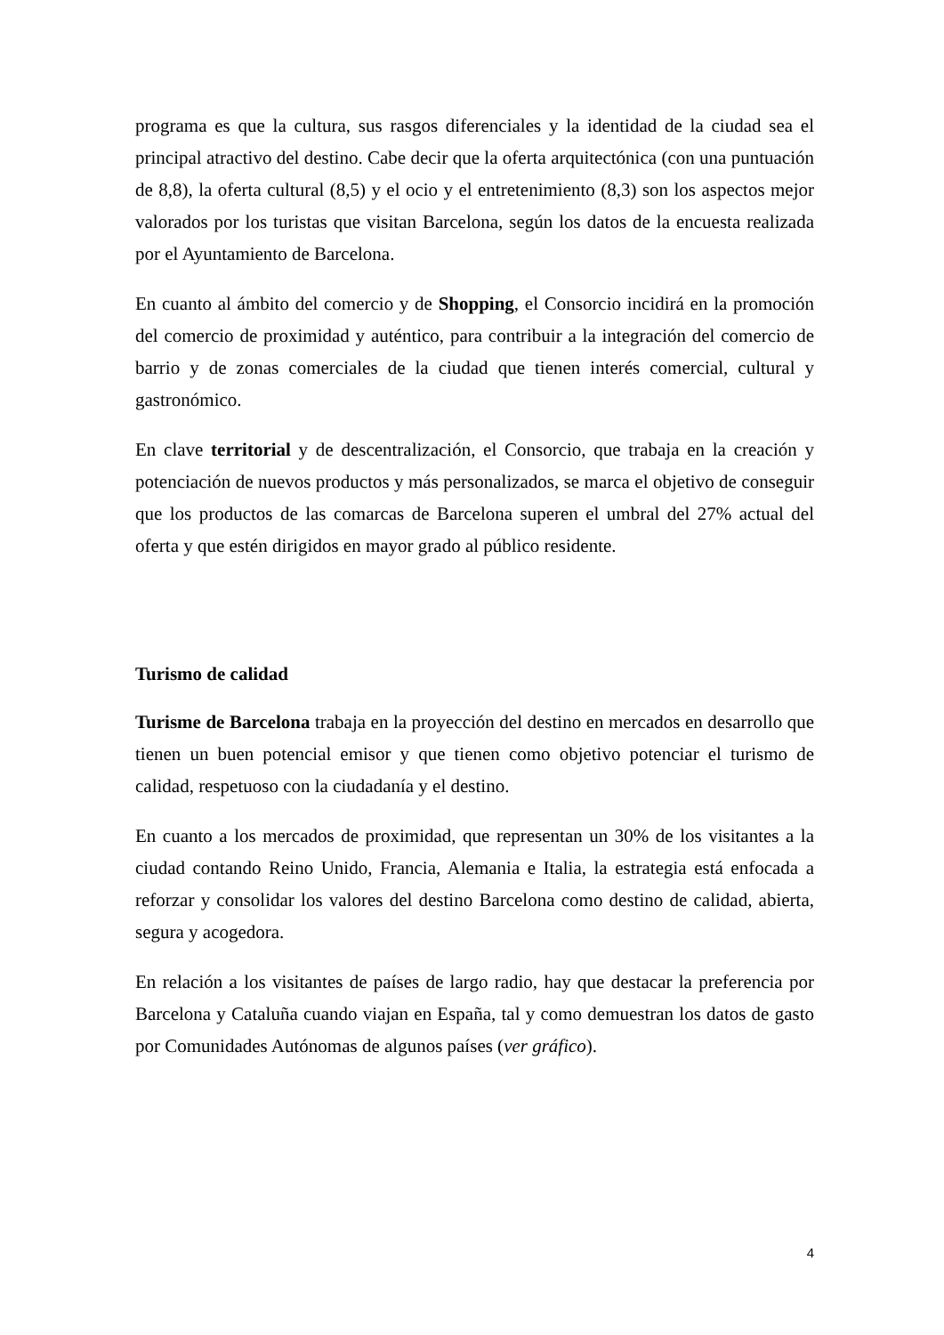programa es que la cultura, sus rasgos diferenciales y la identidad de la ciudad sea el principal atractivo del destino. Cabe decir que la oferta arquitectónica (con una puntuación de 8,8), la oferta cultural (8,5) y el ocio y el entretenimiento (8,3) son los aspectos mejor valorados por los turistas que visitan Barcelona, según los datos de la encuesta realizada por el Ayuntamiento de Barcelona.
En cuanto al ámbito del comercio y de Shopping, el Consorcio incidirá en la promoción del comercio de proximidad y auténtico, para contribuir a la integración del comercio de barrio y de zonas comerciales de la ciudad que tienen interés comercial, cultural y gastronómico.
En clave territorial y de descentralización, el Consorcio, que trabaja en la creación y potenciación de nuevos productos y más personalizados, se marca el objetivo de conseguir que los productos de las comarcas de Barcelona superen el umbral del 27% actual del oferta y que estén dirigidos en mayor grado al público residente.
Turismo de calidad
Turisme de Barcelona trabaja en la proyección del destino en mercados en desarrollo que tienen un buen potencial emisor y que tienen como objetivo potenciar el turismo de calidad, respetuoso con la ciudadanía y el destino.
En cuanto a los mercados de proximidad, que representan un 30% de los visitantes a la ciudad contando Reino Unido, Francia, Alemania e Italia, la estrategia está enfocada a reforzar y consolidar los valores del destino Barcelona como destino de calidad, abierta, segura y acogedora.
En relación a los visitantes de países de largo radio, hay que destacar la preferencia por Barcelona y Cataluña cuando viajan en España, tal y como demuestran los datos de gasto por Comunidades Autónomas de algunos países (ver gráfico).
4